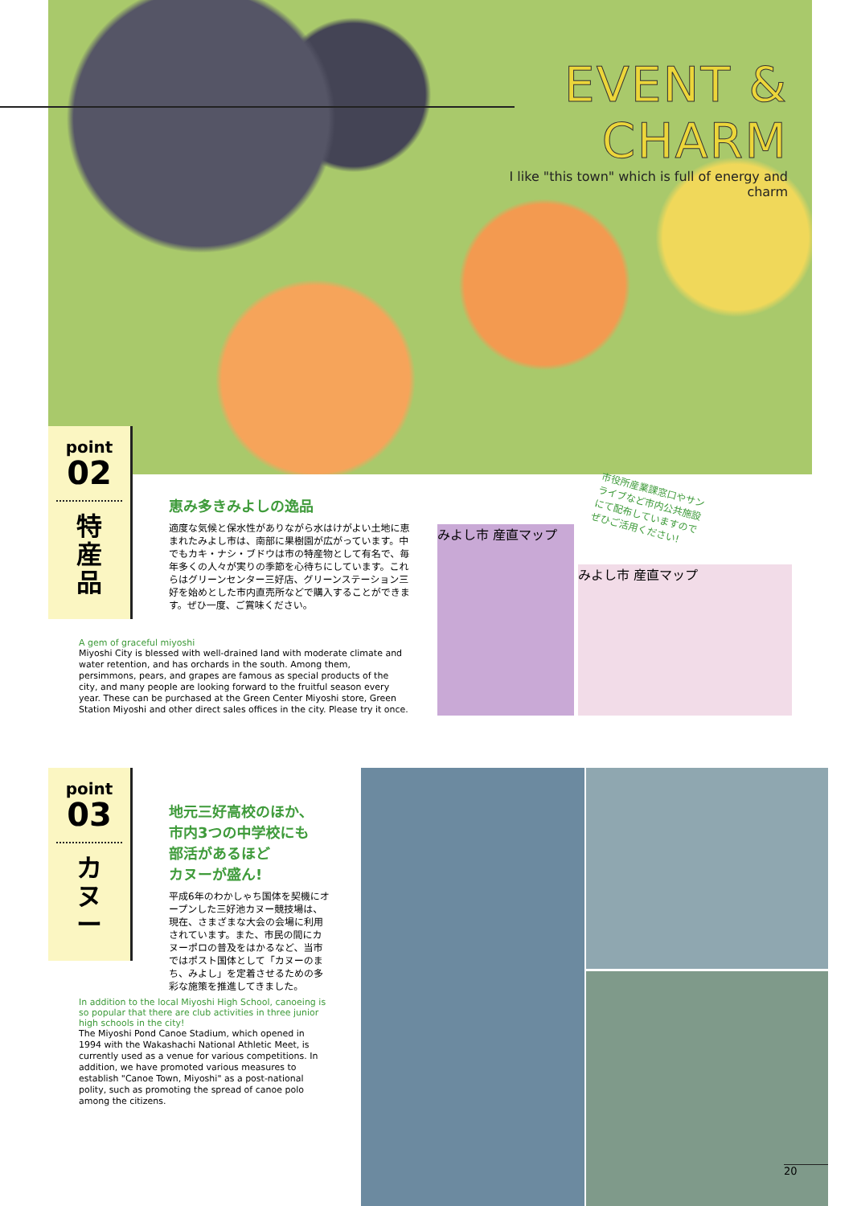EVENT & CHARM
I like "this town" which is full of energy and charm
point
02
特
産
品
恵み多きみよしの逸品
適度な気候と保水性がありながら水はけがよい土地に恵まれたみよし市は、南部に果樹園が広がっています。中でもカキ・ナシ・ブドウは市の特産物として有名で、毎年多くの人々が実りの季節を心待ちにしています。これらはグリーンセンター三好店、グリーンステーション三好を始めとした市内直売所などで購入することができます。ぜひ一度、ご賞味ください。
A gem of graceful miyoshi
Miyoshi City is blessed with well-drained land with moderate climate and water retention, and has orchards in the south. Among them, persimmons, pears, and grapes are famous as special products of the city, and many people are looking forward to the fruitful season every year. These can be purchased at the Green Center Miyoshi store, Green Station Miyoshi and other direct sales offices in the city. Please try it once.
市役所産業課窓口やサンライブなど市内公共施設にて配布していますのでぜひご活用ください!
みよし市 産直マップ
みよし市 産直マップ
point
03
カ
ヌ
ー
地元三好高校のほか、
市内3つの中学校にも
部活があるほど
カヌーが盛ん!
平成6年のわかしゃち国体を契機にオープンした三好池カヌー競技場は、現在、さまざまな大会の会場に利用されています。また、市民の間にカヌーポロの普及をはかるなど、当市ではポスト国体として「カヌーのまち、みよし」を定着させるための多彩な施策を推進してきました。
In addition to the local Miyoshi High School, canoeing is so popular that there are club activities in three junior high schools in the city!
The Miyoshi Pond Canoe Stadium, which opened in 1994 with the Wakashachi National Athletic Meet, is currently used as a venue for various competitions. In addition, we have promoted various measures to establish "Canoe Town, Miyoshi" as a post-national polity, such as promoting the spread of canoe polo among the citizens.
20